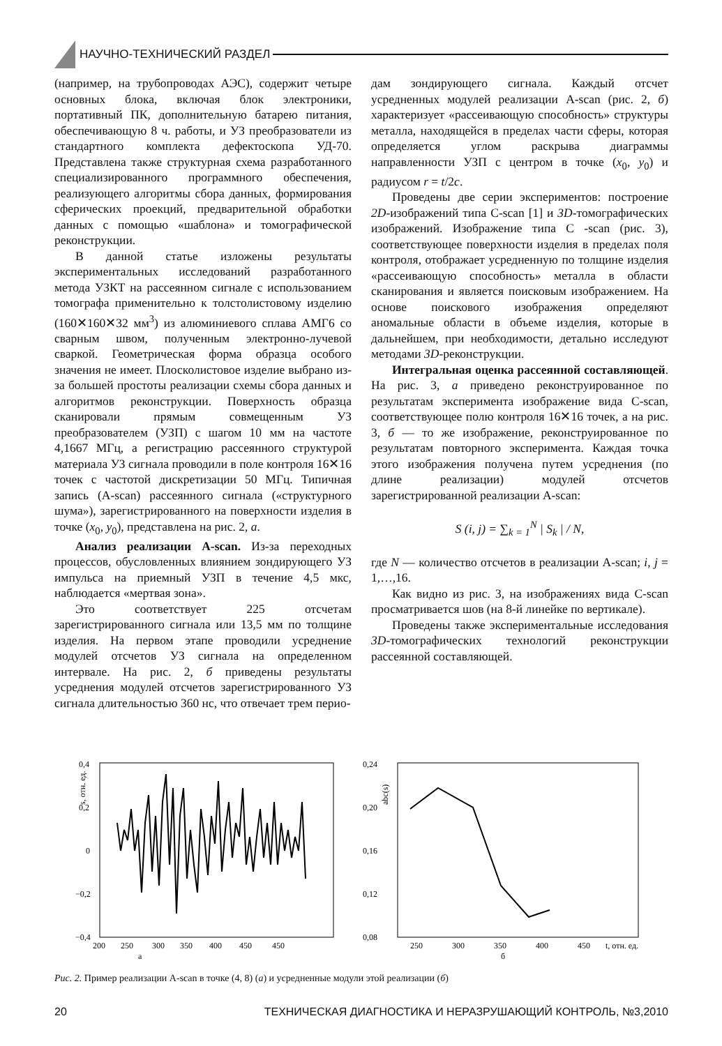НАУЧНО-ТЕХНИЧЕСКИЙ РАЗДЕЛ
(например, на трубопроводах АЭС), содержит четыре основных блока, включая блок электроники, портативный ПК, дополнительную батарею питания, обеспечивающую 8 ч. работы, и УЗ преобразователи из стандартного комплекта дефектоскопа УД-70. Представлена также структурная схема разработанного специализированного программного обеспечения, реализующего алгоритмы сбора данных, формирования сферических проекций, предварительной обработки данных с помощью «шаблона» и томографической реконструкции.
В данной статье изложены результаты экспериментальных исследований разработанного метода УЗКТ на рассеянном сигнале с использованием томографа применительно к толстолистовому изделию (160✕160✕32 мм<sup>3</sup>) из алюминиевого сплава АМГ6 со сварным швом, полученным электронно-лучевой сваркой. Геометрическая форма образца особого значения не имеет. Плосколистовое изделие выбрано из-за большей простоты реализации схемы сбора данных и алгоритмов реконструкции. Поверхность образца сканировали прямым совмещенным УЗ преобразователем (УЗП) с шагом 10 мм на частоте 4,1667 МГц, а регистрацию рассеянного структурой материала УЗ сигнала проводили в поле контроля 16✕16 точек с частотой дискретизации 50 МГц. Типичная запись (A-scan) рассеянного сигнала («структурного шума»), зарегистрированного на поверхности изделия в точке (x<sub>0</sub>, y<sub>0</sub>), представлена на рис. 2, а.
Анализ реализации A-scan. Из-за переходных процессов, обусловленных влиянием зондирующего УЗ импульса на приемный УЗП в течение 4,5 мкс, наблюдается «мертвая зона».
Это соответствует 225 отсчетам зарегистрированного сигнала или 13,5 мм по толщине изделия. На первом этапе проводили усреднение модулей отсчетов УЗ сигнала на определенном интервале. На рис. 2, б приведены результаты усреднения модулей отсчетов зарегистрированного УЗ сигнала длительностью 360 нс, что отвечает трем перио-
дам зондирующего сигнала. Каждый отсчет усредненных модулей реализации A-scan (рис. 2, б) характеризует «рассеивающую способность» структуры металла, находящейся в пределах части сферы, которая определяется углом раскрыва диаграммы направленности УЗП с центром в точке (x<sub>0</sub>, y<sub>0</sub>) и радиусом r = t/2c.
Проведены две серии экспериментов: построение 2D-изображений типа C-scan [1] и 3D-томографических изображений. Изображение типа C -scan (рис. 3), соответствующее поверхности изделия в пределах поля контроля, отображает усредненную по толщине изделия «рассеивающую способность» металла в области сканирования и является поисковым изображением. На основе поискового изображения определяют аномальные области в объеме изделия, которые в дальнейшем, при необходимости, детально исследуют методами 3D-реконструкции.
Интегральная оценка рассеянной составляющей. На рис. 3, а приведено реконструированное по результатам эксперимента изображение вида C-scan, соответствующее полю контроля 16✕16 точек, а на рис. 3, б — то же изображение, реконструированное по результатам повторного эксперимента. Каждая точка этого изображения получена путем усреднения (по длине реализации) модулей отсчетов зарегистрированной реализации A-scan:
S (i, j) = ∑<sub>k = 1</sub><sup>N</sup> | S<sub>k</sub> | / N,
где N — количество отсчетов в реализации A-scan; i, j = 1,…,16.
Как видно из рис. 3, на изображениях вида C-scan просматривается шов (на 8-й линейке по вертикале).
Проведены также экспериментальные исследования 3D-томографических технологий реконструкции рассеянной составляющей.
0,4
0,2
0
−0,2
−0,4
s, отн. ед.
200
250
300
350
400
450
450
а
0,24
0,20
0,16
0,12
0,08
abc(s)
250
300
350
400
450
t, отн. ед.
б
Рис. 2. Пример реализации A-scan в точке (4, 8) (а) и усредненные модули этой реализации (б)
20 ТЕХНИЧЕСКАЯ ДИАГНОСТИКА И НЕРАЗРУШАЮЩИЙ КОНТРОЛЬ, №3,2010